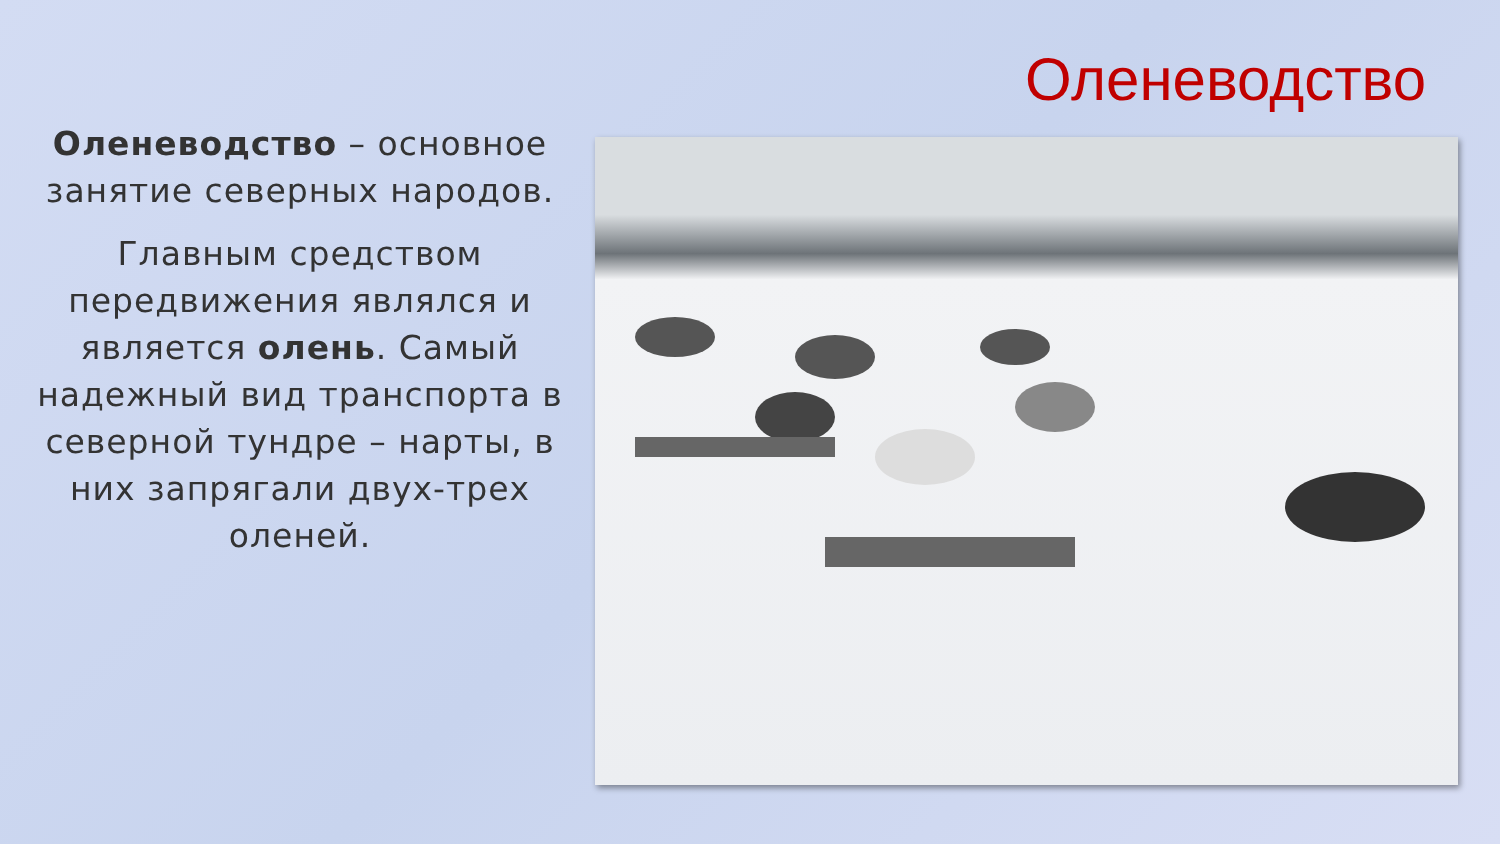Оленеводство
Оленеводство – основное занятие северных народов.
Главным средством передвижения являлся и является олень. Самый надежный вид транспорта в северной тундре – нарты, в них запрягали двух-трех оленей.